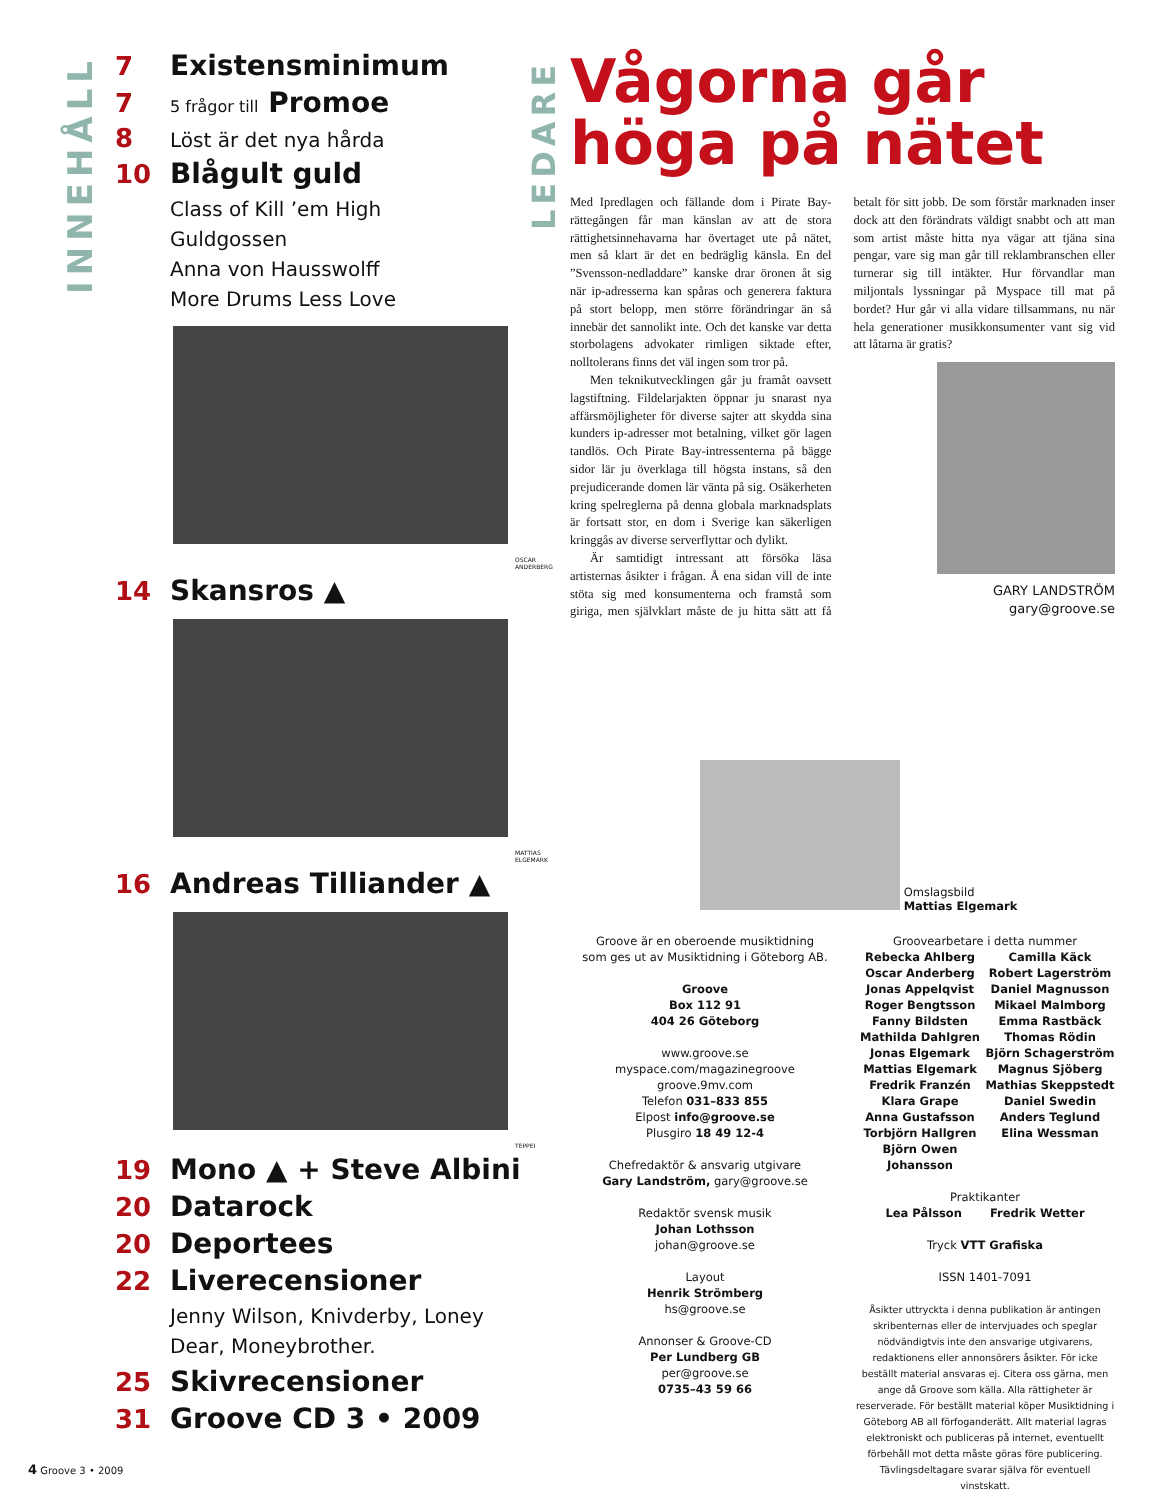INNEHÅLL
7 Existensminimum
7 5 frågor till Promoe
8 Löst är det nya hårda
10 Blågult guld
Class of Kill ’em High
Guldgossen
Anna von Hausswolff
More Drums Less Love
OSCAR ANDERBERG
14 Skansros ▲
MATTIAS ELGEMARK
16 Andreas Tilliander ▲
TEPPEI
19 Mono ▲ + Steve Albini
20 Datarock
20 Deportees
22 Liverecensioner
Jenny Wilson, Knivderby, Loney Dear, Moneybrother.
25 Skivrecensioner
31 Groove CD 3 • 2009
LEDARE
Vågorna går höga på nätet
Med Ipredlagen och fällande dom i Pirate Bay-rättegången får man känslan av att de stora rättighetsinnehavarna har övertaget ute på nätet, men så klart är det en bedräglig känsla. En del ”Svensson-nedladdare” kanske drar öronen åt sig när ip-adresserna kan spåras och generera faktura på stort belopp, men större förändringar än så innebär det sannolikt inte. Och det kanske var detta storbolagens advokater rimligen siktade efter, nolltolerans finns det väl ingen som tror på.
Men teknikutvecklingen går ju framåt oavsett lagstiftning. Fildelarjakten öppnar ju snarast nya affärsmöjligheter för diverse sajter att skydda sina kunders ip-adresser mot betalning, vilket gör lagen tandlös. Och Pirate Bay-intressenterna på bägge sidor lär ju överklaga till högsta instans, så den prejudicerande domen lär vänta på sig. Osäkerheten kring spelreglerna på denna globala marknadsplats är fortsatt stor, en dom i Sverige kan säkerligen kringgås av diverse serverflyttar och dylikt.
Är samtidigt intressant att försöka läsa artisternas åsikter i frågan. Å ena sidan vill de inte stöta sig med konsumenterna och framstå som giriga, men självklart måste de ju hitta sätt att få betalt för sitt jobb. De som förstår marknaden inser dock att den förändrats väldigt snabbt och att man som artist måste hitta nya vägar att tjäna sina pengar, vare sig man går till reklambranschen eller turnerar sig till intäkter. Hur förvandlar man miljontals lyssningar på Myspace till mat på bordet? Hur går vi alla vidare tillsammans, nu när hela generationer musikkonsumenter vant sig vid att låtarna är gratis?
GARY LANDSTRÖM
gary@groove.se
Omslagsbild
Mattias Elgemark
Groove är en oberoende musiktidning
som ges ut av Musiktidning i Göteborg AB.
Groove
Box 112 91
404 26 Göteborg
www.groove.se
myspace.com/magazinegroove
groove.9mv.com
Telefon 031–833 855
Elpost info@groove.se
Plusgiro 18 49 12-4
Chefredaktör & ansvarig utgivare
Gary Landström, gary@groove.se
Redaktör svensk musik
Johan Lothsson
johan@groove.se
Layout
Henrik Strömberg
hs@groove.se
Annonser & Groove-CD
Per Lundberg GB
per@groove.se
0735–43 59 66
Groovearbetare i detta nummer
Rebecka Ahlberg
Oscar Anderberg
Jonas Appelqvist
Roger Bengtsson
Fanny Bildsten
Mathilda Dahlgren
Jonas Elgemark
Mattias Elgemark
Fredrik Franzén
Klara Grape
Anna Gustafsson
Torbjörn Hallgren
Björn Owen Johansson
Camilla Käck
Robert Lagerström
Daniel Magnusson
Mikael Malmborg
Emma Rastbäck
Thomas Rödin
Björn Schagerström
Magnus Sjöberg
Mathias Skeppstedt
Daniel Swedin
Anders Teglund
Elina Wessman
Praktikanter
Lea Pålsson Fredrik Wetter
Tryck VTT Grafiska
ISSN 1401-7091
Åsikter uttryckta i denna publikation är antingen skribenternas eller de intervjuades och speglar nödvändigtvis inte den ansvarige utgivarens, redaktionens eller annonsörers åsikter. För icke beställt material ansvaras ej. Citera oss gärna, men ange då Groove som källa. Alla rättigheter är reserverade. För beställt material köper Musiktidning i Göteborg AB all förfoganderätt. Allt material lagras elektroniskt och publiceras på internet, eventuellt förbehåll mot detta måste göras före publicering. Tävlingsdeltagare svarar själva för eventuell vinstskatt.
4 Groove 3 • 2009